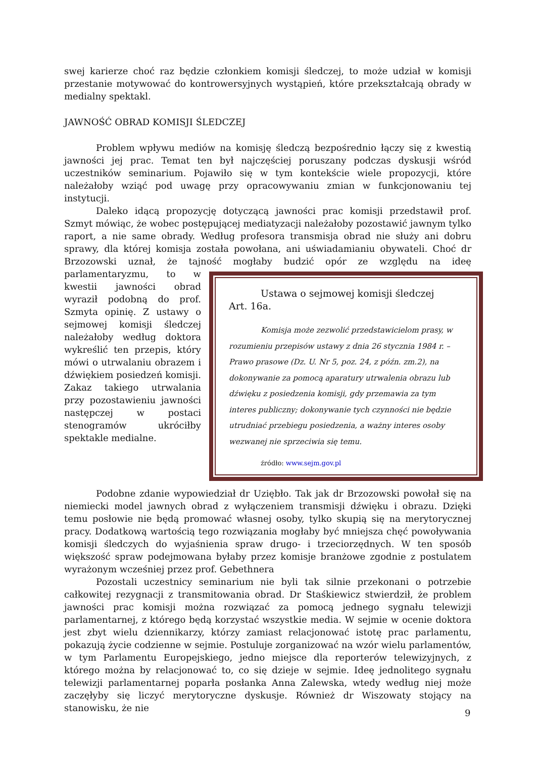swej karierze choć raz będzie członkiem komisji śledczej, to może udział w komisji przestanie motywować do kontrowersyjnych wystąpień, które przekształcają obrady w medialny spektakl.
JAWNOŚĆ OBRAD KOMISJI ŚLEDCZEJ
Problem wpływu mediów na komisję śledczą bezpośrednio łączy się z kwestią jawności jej prac. Temat ten był najczęściej poruszany podczas dyskusji wśród uczestników seminarium. Pojawiło się w tym kontekście wiele propozycji, które należałoby wziąć pod uwagę przy opracowywaniu zmian w funkcjonowaniu tej instytucji.
Daleko idącą propozycję dotyczącą jawności prac komisji przedstawił prof. Szmyt mówiąc, że wobec postępującej mediatyzacji należałoby pozostawić jawnym tylko raport, a nie same obrady. Według profesora transmisja obrad nie służy ani dobru sprawy, dla której komisja została powołana, ani uświadamianiu obywateli. Choć dr Brzozowski uznał, że tajność mogłaby budzić opór ze względu na ideę Ustawa o sejmowej komisji śledczej
Art. 16a.
Komisja może zezwolić przedstawicielom prasy, w rozumieniu przepisów ustawy z dnia 26 stycznia 1984 r. – Prawo prasowe (Dz. U. Nr 5, poz. 24, z późn. zm.2), na dokonywanie za pomocą aparatury utrwalenia obrazu lub dźwięku z posiedzenia komisji, gdy przemawia za tym interes publiczny; dokonywanie tych czynności nie będzie utrudniać przebiegu posiedzenia, a ważny interes osoby wezwanej nie sprzeciwia się temu.
źródło: www.sejm.gov.pl parlamentaryzmu, to w kwestii jawności obrad wyraził podobną do prof. Szmyta opinię. Z ustawy o sejmowej komisji śledczej należałoby według doktora wykreślić ten przepis, który mówi o utrwalaniu obrazem i dźwiękiem posiedzeń komisji. Zakaz takiego utrwalania przy pozostawieniu jawności następczej w postaci stenogramów ukróciłby spektakle medialne.
Podobne zdanie wypowiedział dr Uziębło. Tak jak dr Brzozowski powołał się na niemiecki model jawnych obrad z wyłączeniem transmisji dźwięku i obrazu. Dzięki temu posłowie nie będą promować własnej osoby, tylko skupią się na merytorycznej pracy. Dodatkową wartością tego rozwiązania mogłaby być mniejsza chęć powoływania komisji śledczych do wyjaśnienia spraw drugo- i trzeciorzędnych. W ten sposób większość spraw podejmowana byłaby przez komisje branżowe zgodnie z postulatem wyrażonym wcześniej przez prof. Gebethnera
Pozostali uczestnicy seminarium nie byli tak silnie przekonani o potrzebie całkowitej rezygnacji z transmitowania obrad. Dr Staśkiewicz stwierdził, że problem jawności prac komisji można rozwiązać za pomocą jednego sygnału telewizji parlamentarnej, z którego będą korzystać wszystkie media. W sejmie w ocenie doktora jest zbyt wielu dziennikarzy, którzy zamiast relacjonować istotę prac parlamentu, pokazują życie codzienne w sejmie. Postuluje zorganizować na wzór wielu parlamentów, w tym Parlamentu Europejskiego, jedno miejsce dla reporterów telewizyjnych, z którego można by relacjonować to, co się dzieje w sejmie. Ideę jednolitego sygnału telewizji parlamentarnej poparła posłanka Anna Zalewska, wtedy według niej może zaczęłyby się liczyć merytoryczne dyskusje. Również dr Wiszowaty stojący na stanowisku, że nie
9